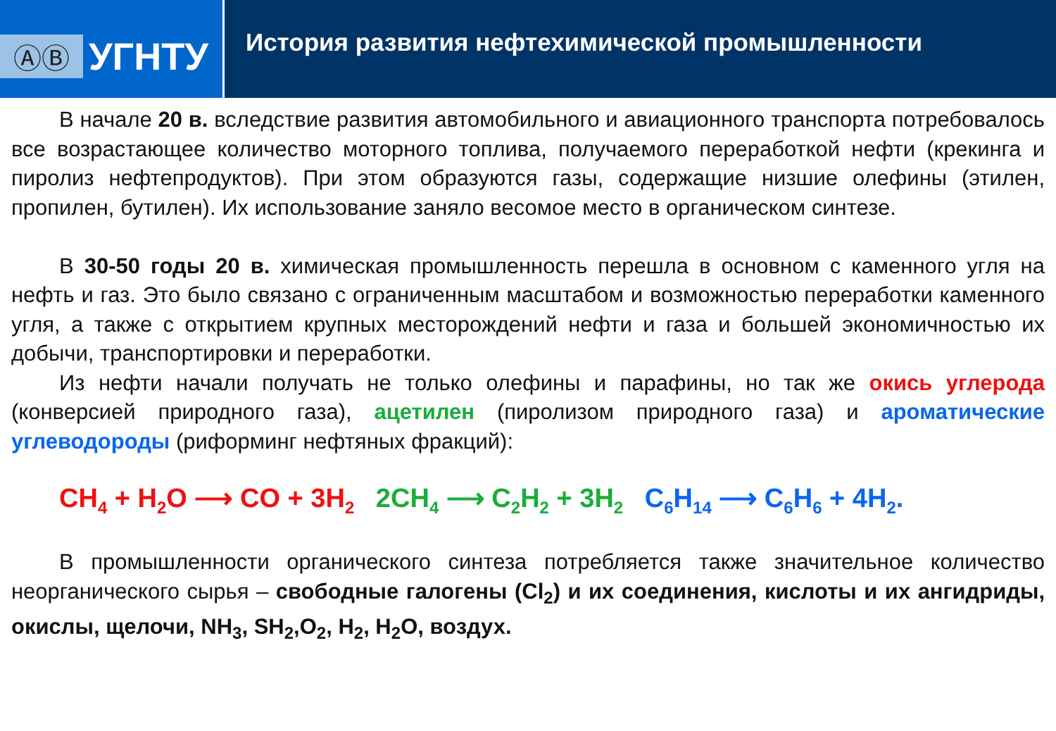ⒶⒷ
УГНТУ
История развития нефтехимической промышленности
В начале 20 в. вследствие развития автомобильного и авиационного транспорта потребовалось все возрастающее количество моторного топлива, получаемого переработкой нефти (крекинга и пиролиз нефтепродуктов). При этом образуются газы, содержащие низшие олефины (этилен, пропилен, бутилен). Их использование заняло весомое место в органическом синтезе.
В 30-50 годы 20 в. химическая промышленность перешла в основном с каменного угля на нефть и газ. Это было связано с ограниченным масштабом и возможностью переработки каменного угля, а также с открытием крупных месторождений нефти и газа и большей экономичностью их добычи, транспортировки и переработки.
Из нефти начали получать не только олефины и парафины, но так же окись углерода (конверсией природного газа), ацетилен (пиролизом природного газа) и ароматические углеводороды (риформинг нефтяных фракций):
CH<sub>4</sub> + H<sub>2</sub>O ⟶ CO + 3H<sub>2</sub> 2CH<sub>4</sub> ⟶ C<sub>2</sub>H<sub>2</sub> + 3H<sub>2</sub> C<sub>6</sub>H<sub>14</sub> ⟶ C<sub>6</sub>H<sub>6</sub> + 4H<sub>2</sub>.
В промышленности органического синтеза потребляется также значительное количество неорганического сырья – свободные галогены (Cl<sub>2</sub>) и их соединения, кислоты и их ангидриды, окислы, щелочи, NH<sub>3</sub>, SH<sub>2</sub>,O<sub>2</sub>, H<sub>2</sub>, H<sub>2</sub>O, воздух.